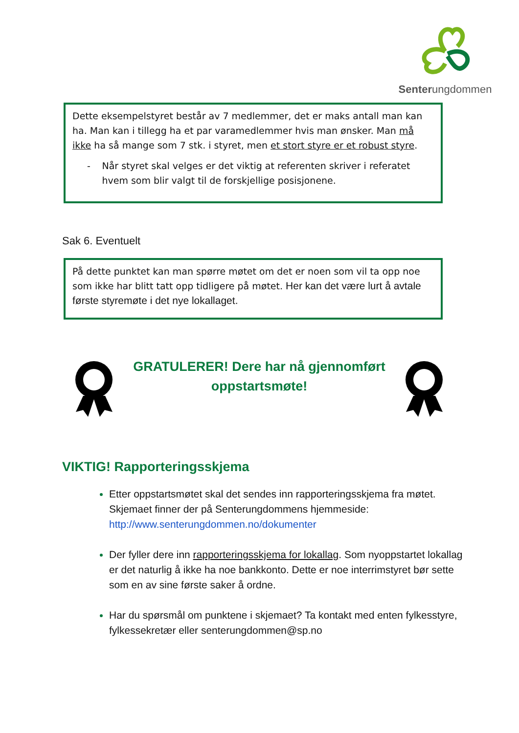Senterungdommen
Dette eksempelstyret består av 7 medlemmer, det er maks antall man kan ha. Man kan i tillegg ha et par varamedlemmer hvis man ønsker. Man må ikke ha så mange som 7 stk. i styret, men et stort styre er et robust styre.
- Når styret skal velges er det viktig at referenten skriver i referatet hvem som blir valgt til de forskjellige posisjonene.
Sak 6. Eventuelt
På dette punktet kan man spørre møtet om det er noen som vil ta opp noe som ikke har blitt tatt opp tidligere på møtet. Her kan det være lurt å avtale første styremøte i det nye lokallaget.
GRATULERER! Dere har nå gjennomført oppstartsmøte!
VIKTIG! Rapporteringsskjema
Etter oppstartsmøtet skal det sendes inn rapporteringsskjema fra møtet. Skjemaet finner der på Senterungdommens hjemmeside: http://www.senterungdommen.no/dokumenter
Der fyller dere inn rapporteringsskjema for lokallag. Som nyoppstartet lokallag er det naturlig å ikke ha noe bankkonto. Dette er noe interrimstyret bør sette som en av sine første saker å ordne.
Har du spørsmål om punktene i skjemaet? Ta kontakt med enten fylkesstyre, fylkessekretær eller senterungdommen@sp.no